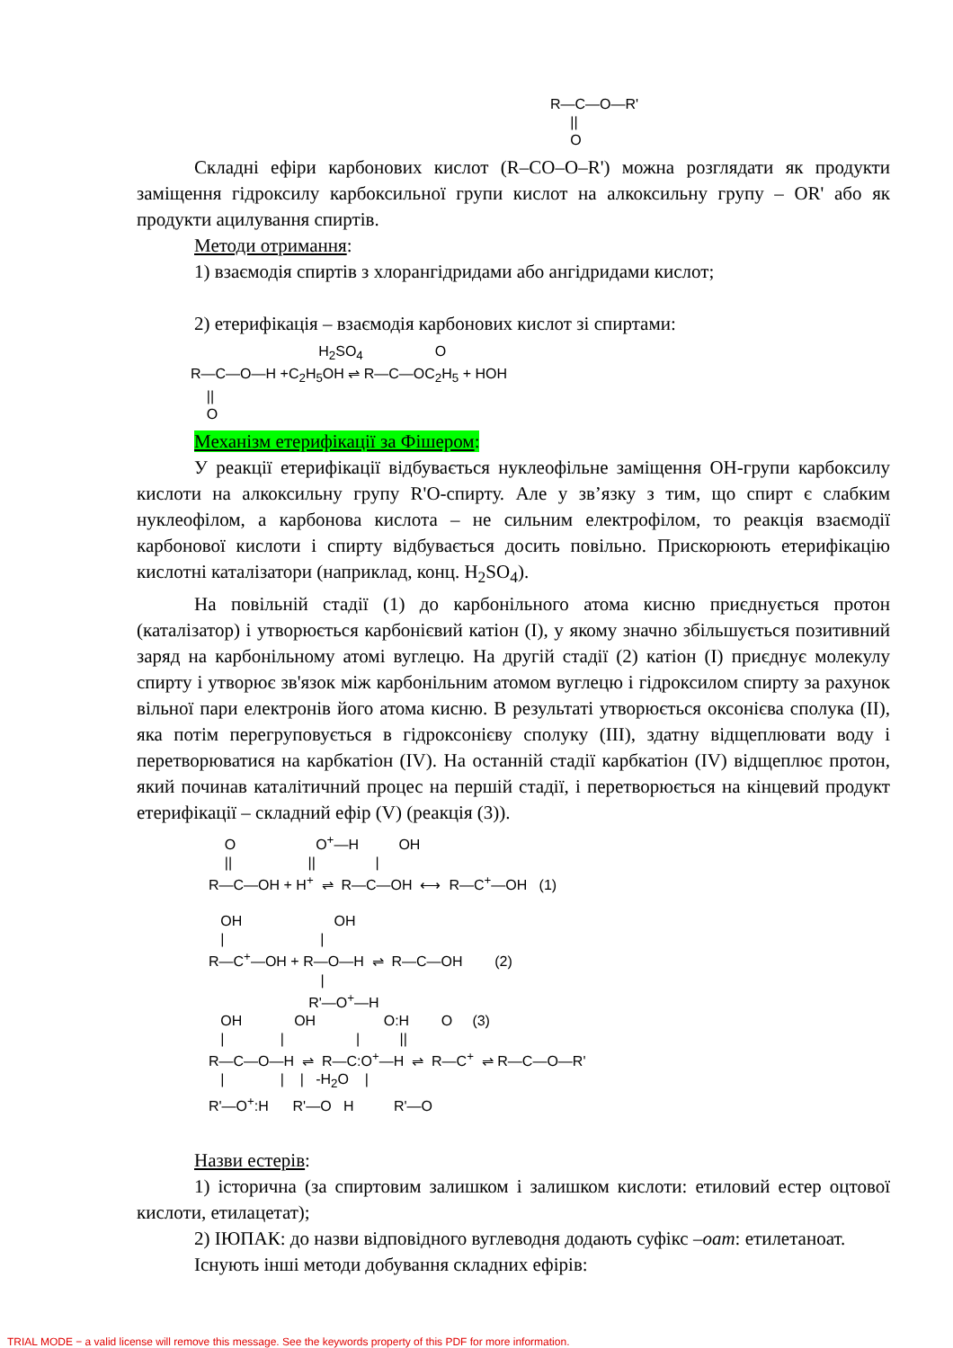R—C—O—R' || O
Складні ефіри карбонових кислот (R–CO–O–R') можна розглядати як продукти заміщення гідроксилу карбоксильної групи кислот на алкоксильну групу – OR' або як продукти ацилування спиртів.
Методи отримання:
1) взаємодія спиртів з хлорангідридами або ангідридами кислот;
2) етерифікація – взаємодія карбонових кислот зі спиртами:
H<sub>2</sub>SO<sub>4</sub> O R—C—O—H +C<sub>2</sub>H<sub>5</sub>OH ⇌ R—C—OC<sub>2</sub>H<sub>5</sub> + HOH || O
Механізм етерифікації за Фішером:
У реакції етерифікації відбувається нуклеофільне заміщення ОН-групи карбоксилу кислоти на алкоксильну групу R'O-спирту. Але у зв’язку з тим, що спирт є слабким нуклеофілом, а карбонова кислота – не сильним електрофілом, то реакція взаємодії карбонової кислоти і спирту відбувається досить повільно. Прискорюють етерифікацію кислотні каталізатори (наприклад, конц. H<sub>2</sub>SO<sub>4</sub>).
На повільній стадії (1) до карбонільного атома кисню приєднується протон (каталізатор) і утворюється карбонієвий катіон (I), у якому значно збільшується позитивний заряд на карбонільному атомі вуглецю. На другій стадії (2) катіон (I) приєднує молекулу спирту і утворює зв'язок між карбонільним атомом вуглецю і гідроксилом спирту за рахунок вільної пари електронів його атома кисню. В результаті утворюється оксонієва сполука (II), яка потім перегруповується в гідроксонієву сполуку (III), здатну відщеплювати воду і перетворюватися на карбкатіон (IV). На останній стадії карбкатіон (IV) відщеплює протон, який починав каталітичний процес на першій стадії, і перетворюється на кінцевий продукт етерифікації – складний ефір (V) (реакція (3)).
O O<sup>+</sup>—H OH || || | R—C—OH + H<sup>+</sup> ⇌ R—C—OH ⟷ R—C<sup>+</sup>—OH (1) OH OH | | R—C<sup>+</sup>—OH + R—O—H ⇌ R—C—OH (2) | R'—O<sup>+</sup>—H OH OH O:H O (3) | | | || R—C—O—H ⇌ R—C:O<sup>+</sup>—H ⇌ R—C<sup>+</sup> ⇌ R—C—O—R' | | | -H<sub>2</sub>O | R'—O<sup>+</sup>:H R'—O H R'—O
Назви естерів:
1) історична (за спиртовим залишком і залишком кислоти: етиловий естер оцтової кислоти, етилацетат);
2) ІЮПАК: до назви відповідного вуглеводня додають суфікс –оат: етилетаноат.
Існують інші методи добування складних ефірів:
TRIAL MODE − a valid license will remove this message. See the keywords property of this PDF for more information.